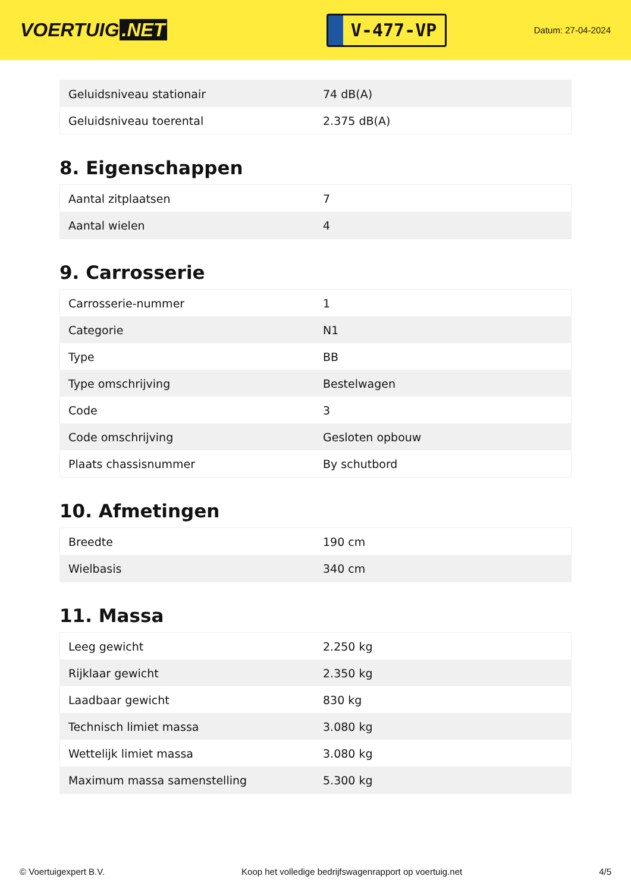VOERTUIG.NET
V-477-VP
Datum: 27-04-2024
| Geluidsniveau stationair | 74 dB(A) |
| Geluidsniveau toerental | 2.375 dB(A) |
8. Eigenschappen
| Aantal zitplaatsen | 7 |
| Aantal wielen | 4 |
9. Carrosserie
| Carrosserie-nummer | 1 |
| Categorie | N1 |
| Type | BB |
| Type omschrijving | Bestelwagen |
| Code | 3 |
| Code omschrijving | Gesloten opbouw |
| Plaats chassisnummer | By schutbord |
10. Afmetingen
| Breedte | 190 cm |
| Wielbasis | 340 cm |
11. Massa
| Leeg gewicht | 2.250 kg |
| Rijklaar gewicht | 2.350 kg |
| Laadbaar gewicht | 830 kg |
| Technisch limiet massa | 3.080 kg |
| Wettelijk limiet massa | 3.080 kg |
| Maximum massa samenstelling | 5.300 kg |
© Voertuigexpert B.V. Koop het volledige bedrijfswagenrapport op voertuig.net 4/5